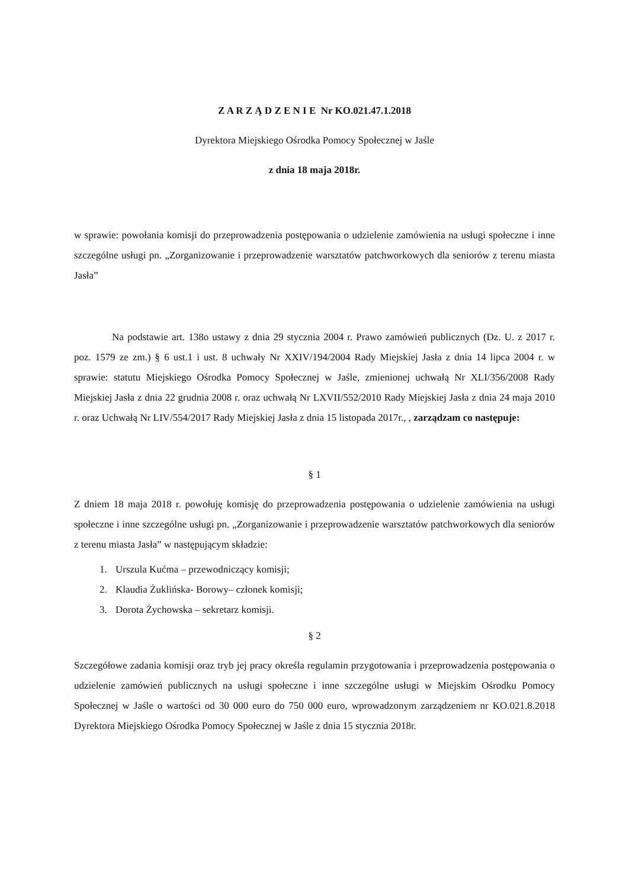Z A R Z Ą D Z E N I E Nr KO.021.47.1.2018
Dyrektora Miejskiego Ośrodka Pomocy Społecznej w Jaśle
z dnia 18 maja 2018r.
w sprawie: powołania komisji do przeprowadzenia postępowania o udzielenie zamówienia na usługi społeczne i inne szczególne usługi pn. „Zorganizowanie i przeprowadzenie warsztatów patchworkowych dla seniorów z terenu miasta Jasła”
Na podstawie art. 138o ustawy z dnia 29 stycznia 2004 r. Prawo zamówień publicznych (Dz. U. z 2017 r. poz. 1579 ze zm.) § 6 ust.1 i ust. 8 uchwały Nr XXIV/194/2004 Rady Miejskiej Jasła z dnia 14 lipca 2004 r. w sprawie: statutu Miejskiego Ośrodka Pomocy Społecznej w Jaśle, zmienionej uchwałą Nr XLI/356/2008 Rady Miejskiej Jasła z dnia 22 grudnia 2008 r. oraz uchwałą Nr LXVII/552/2010 Rady Miejskiej Jasła z dnia 24 maja 2010 r. oraz Uchwałą Nr LIV/554/2017 Rady Miejskiej Jasła z dnia 15 listopada 2017r., , zarządzam co następuje:
§ 1
Z dniem 18 maja 2018 r. powołuję komisję do przeprowadzenia postępowania o udzielenie zamówienia na usługi społeczne i inne szczególne usługi pn. „Zorganizowanie i przeprowadzenie warsztatów patchworkowych dla seniorów z terenu miasta Jasła” w następującym składzie:
1. Urszula Kućma – przewodniczący komisji;
2. Klaudia Żuklińska- Borowy– członek komisji;
3. Dorota Żychowska – sekretarz komisji.
§ 2
Szczegółowe zadania komisji oraz tryb jej pracy określa regulamin przygotowania i przeprowadzenia postępowania o udzielenie zamówień publicznych na usługi społeczne i inne szczególne usługi w Miejskim Ośrodku Pomocy Społecznej w Jaśle o wartości od 30 000 euro do 750 000 euro, wprowadzonym zarządzeniem nr KO.021.8.2018 Dyrektora Miejskiego Ośrodka Pomocy Społecznej w Jaśle z dnia 15 stycznia 2018r.